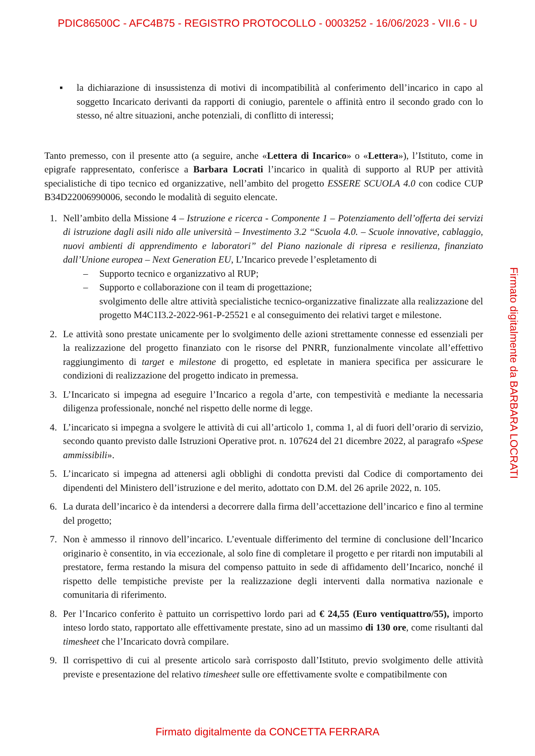PDIC86500C - AFC4B75 - REGISTRO PROTOCOLLO - 0003252 - 16/06/2023 - VII.6 - U
▪ la dichiarazione di insussistenza di motivi di incompatibilità al conferimento dell’incarico in capo al soggetto Incaricato derivanti da rapporti di coniugio, parentele o affinità entro il secondo grado con lo stesso, né altre situazioni, anche potenziali, di conflitto di interessi;
Tanto premesso, con il presente atto (a seguire, anche «Lettera di Incarico» o «Lettera»), l’Istituto, come in epigrafe rappresentato, conferisce a Barbara Locrati l’incarico in qualità di supporto al RUP per attività specialistiche di tipo tecnico ed organizzative, nell’ambito del progetto ESSERE SCUOLA 4.0 con codice CUP B34D22006990006, secondo le modalità di seguito elencate.
1. Nell’ambito della Missione 4 – Istruzione e ricerca - Componente 1 – Potenziamento dell’offerta dei servizi di istruzione dagli asili nido alle università – Investimento 3.2 “Scuola 4.0. – Scuole innovative, cablaggio, nuovi ambienti di apprendimento e laboratori” del Piano nazionale di ripresa e resilienza, finanziato dall’Unione europea – Next Generation EU, L’Incarico prevede l’espletamento di
– Supporto tecnico e organizzativo al RUP;
– Supporto e collaborazione con il team di progettazione;
svolgimento delle altre attività specialistiche tecnico-organizzative finalizzate alla realizzazione del progetto M4C1I3.2-2022-961-P-25521 e al conseguimento dei relativi target e milestone.
2. Le attività sono prestate unicamente per lo svolgimento delle azioni strettamente connesse ed essenziali per la realizzazione del progetto finanziato con le risorse del PNRR, funzionalmente vincolate all’effettivo raggiungimento di target e milestone di progetto, ed espletate in maniera specifica per assicurare le condizioni di realizzazione del progetto indicato in premessa.
3. L’Incaricato si impegna ad eseguire l’Incarico a regola d’arte, con tempestività e mediante la necessaria diligenza professionale, nonché nel rispetto delle norme di legge.
4. L’incaricato si impegna a svolgere le attività di cui all’articolo 1, comma 1, al di fuori dell’orario di servizio, secondo quanto previsto dalle Istruzioni Operative prot. n. 107624 del 21 dicembre 2022, al paragrafo «Spese ammissibili».
5. L’incaricato si impegna ad attenersi agli obblighi di condotta previsti dal Codice di comportamento dei dipendenti del Ministero dell’istruzione e del merito, adottato con D.M. del 26 aprile 2022, n. 105.
6. La durata dell’incarico è da intendersi a decorrere dalla firma dell’accettazione dell’incarico e fino al termine del progetto;
7. Non è ammesso il rinnovo dell’incarico. L’eventuale differimento del termine di conclusione dell’Incarico originario è consentito, in via eccezionale, al solo fine di completare il progetto e per ritardi non imputabili al prestatore, ferma restando la misura del compenso pattuito in sede di affidamento dell’Incarico, nonché il rispetto delle tempistiche previste per la realizzazione degli interventi dalla normativa nazionale e comunitaria di riferimento.
8. Per l’Incarico conferito è pattuito un corrispettivo lordo pari ad € 24,55 (Euro ventiquattro/55), importo inteso lordo stato, rapportato alle effettivamente prestate, sino ad un massimo di 130 ore, come risultanti dal timesheet che l’Incaricato dovrà compilare.
9. Il corrispettivo di cui al presente articolo sarà corrisposto dall’Istituto, previo svolgimento delle attività previste e presentazione del relativo timesheet sulle ore effettivamente svolte e compatibilmente con
Firmato digitalmente da BARBARA LOCRATI
Firmato digitalmente da CONCETTA FERRARA